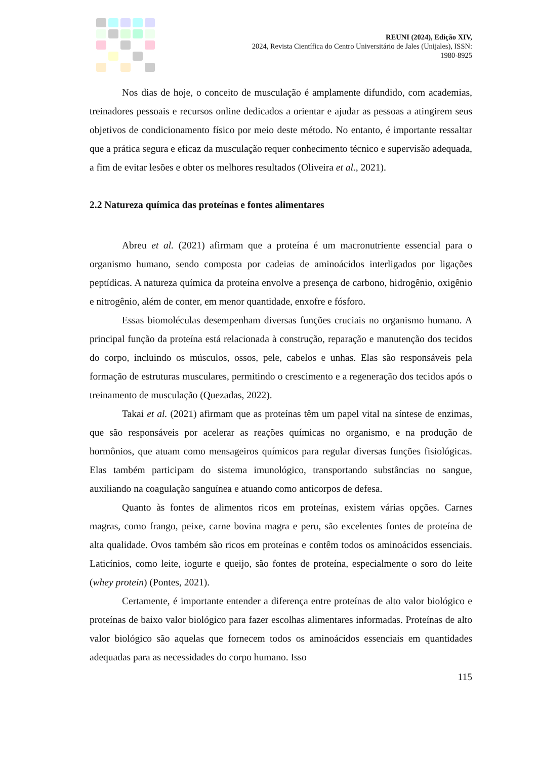REUNI (2024), Edição XIV,
2024, Revista Científica do Centro Universitário de Jales (Unijales), ISSN:
1980-8925
Nos dias de hoje, o conceito de musculação é amplamente difundido, com academias, treinadores pessoais e recursos online dedicados a orientar e ajudar as pessoas a atingirem seus objetivos de condicionamento físico por meio deste método. No entanto, é importante ressaltar que a prática segura e eficaz da musculação requer conhecimento técnico e supervisão adequada, a fim de evitar lesões e obter os melhores resultados (Oliveira et al., 2021).
2.2 Natureza química das proteínas e fontes alimentares
Abreu et al. (2021) afirmam que a proteína é um macronutriente essencial para o organismo humano, sendo composta por cadeias de aminoácidos interligados por ligações peptídicas. A natureza química da proteína envolve a presença de carbono, hidrogênio, oxigênio e nitrogênio, além de conter, em menor quantidade, enxofre e fósforo.
Essas biomoléculas desempenham diversas funções cruciais no organismo humano. A principal função da proteína está relacionada à construção, reparação e manutenção dos tecidos do corpo, incluindo os músculos, ossos, pele, cabelos e unhas. Elas são responsáveis pela formação de estruturas musculares, permitindo o crescimento e a regeneração dos tecidos após o treinamento de musculação (Quezadas, 2022).
Takai et al. (2021) afirmam que as proteínas têm um papel vital na síntese de enzimas, que são responsáveis por acelerar as reações químicas no organismo, e na produção de hormônios, que atuam como mensageiros químicos para regular diversas funções fisiológicas. Elas também participam do sistema imunológico, transportando substâncias no sangue, auxiliando na coagulação sanguínea e atuando como anticorpos de defesa.
Quanto às fontes de alimentos ricos em proteínas, existem várias opções. Carnes magras, como frango, peixe, carne bovina magra e peru, são excelentes fontes de proteína de alta qualidade. Ovos também são ricos em proteínas e contêm todos os aminoácidos essenciais. Laticínios, como leite, iogurte e queijo, são fontes de proteína, especialmente o soro do leite (whey protein) (Pontes, 2021).
Certamente, é importante entender a diferença entre proteínas de alto valor biológico e proteínas de baixo valor biológico para fazer escolhas alimentares informadas. Proteínas de alto valor biológico são aquelas que fornecem todos os aminoácidos essenciais em quantidades adequadas para as necessidades do corpo humano. Isso
115